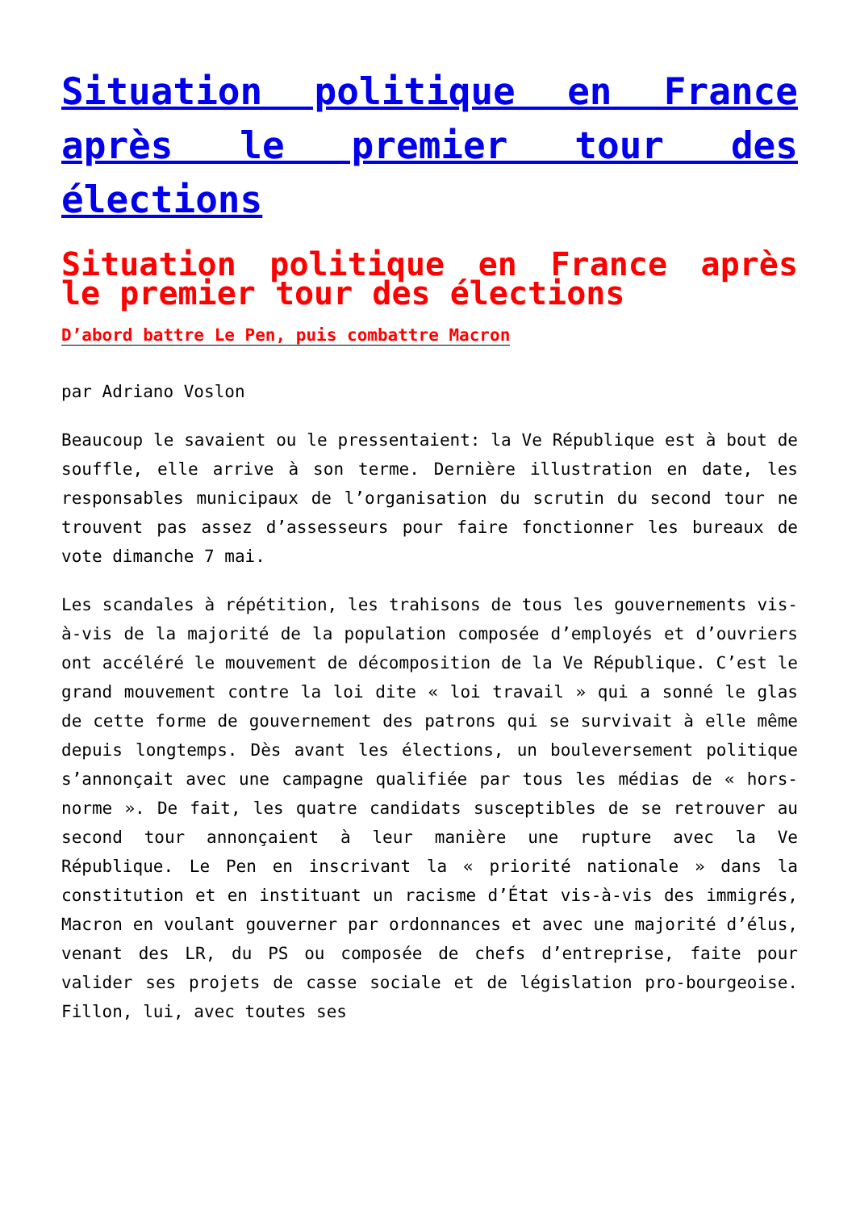Situation politique en France après le premier tour des élections
Situation politique en France après le premier tour des élections
D’abord battre Le Pen, puis combattre Macron
par Adriano Voslon
Beaucoup le savaient ou le pressentaient: la Ve République est à bout de souffle, elle arrive à son terme. Dernière illustration en date, les responsables municipaux de l’organisation du scrutin du second tour ne trouvent pas assez d’assesseurs pour faire fonctionner les bureaux de vote dimanche 7 mai.
Les scandales à répétition, les trahisons de tous les gouvernements vis-à-vis de la majorité de la population composée d’employés et d’ouvriers ont accéléré le mouvement de décomposition de la Ve République. C’est le grand mouvement contre la loi dite « loi travail » qui a sonné le glas de cette forme de gouvernement des patrons qui se survivait à elle même depuis longtemps. Dès avant les élections, un bouleversement politique s’annonçait avec une campagne qualifiée par tous les médias de « hors-norme ». De fait, les quatre candidats susceptibles de se retrouver au second tour annonçaient à leur manière une rupture avec la Ve République. Le Pen en inscrivant la « priorité nationale » dans la constitution et en instituant un racisme d’État vis-à-vis des immigrés, Macron en voulant gouverner par ordonnances et avec une majorité d’élus, venant des LR, du PS ou composée de chefs d’entreprise, faite pour valider ses projets de casse sociale et de législation pro-bourgeoise. Fillon, lui, avec toutes ses